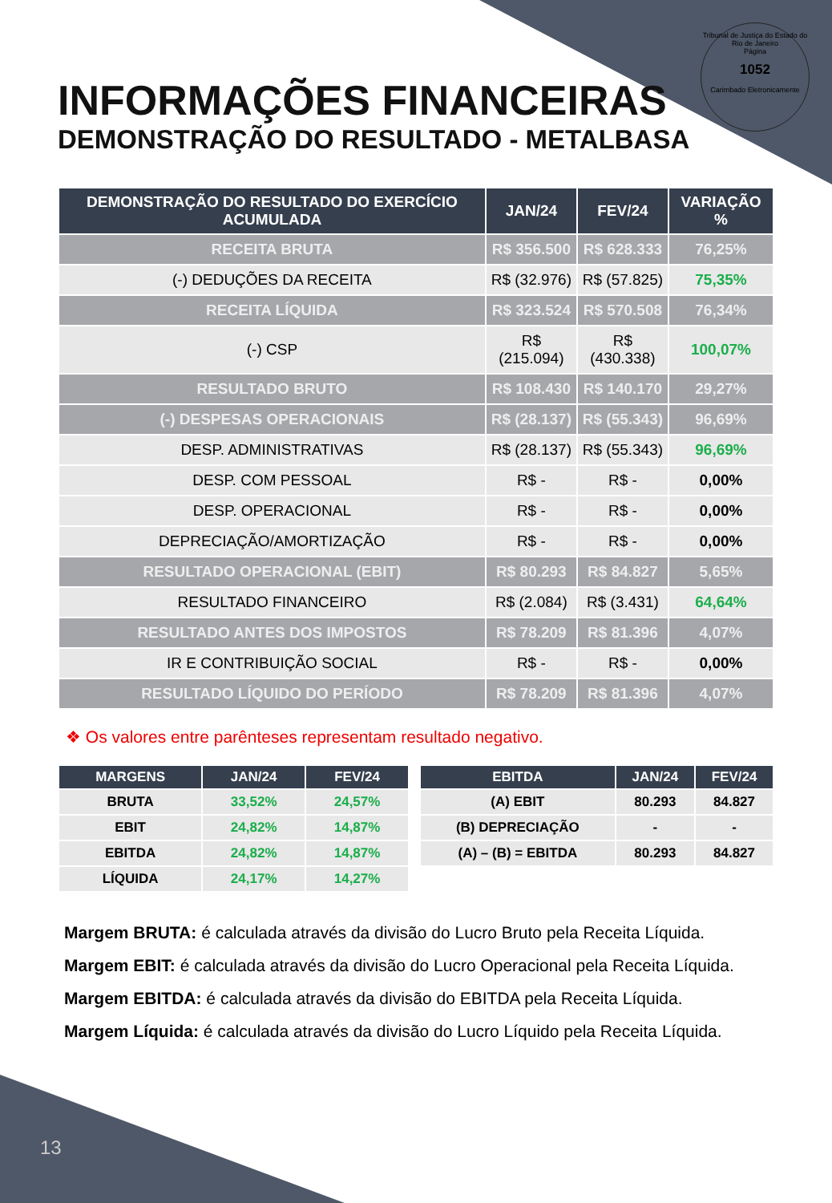Tribunal de Justiça do Estado do Rio de Janeiro
Página
1052
Carimbado Eletronicamente
INFORMAÇÕES FINANCEIRAS
DEMONSTRAÇÃO DO RESULTADO - METALBASA
| DEMONSTRAÇÃO DO RESULTADO DO EXERCÍCIO ACUMULADA | JAN/24 | FEV/24 | VARIAÇÃO % |
| --- | --- | --- | --- |
| RECEITA BRUTA | R$ 356.500 | R$ 628.333 | 76,25% |
| (-) DEDUÇÕES DA RECEITA | R$ (32.976) | R$ (57.825) | 75,35% |
| RECEITA LÍQUIDA | R$ 323.524 | R$ 570.508 | 76,34% |
| (-) CSP | R$ (215.094) | R$ (430.338) | 100,07% |
| RESULTADO BRUTO | R$ 108.430 | R$ 140.170 | 29,27% |
| (-) DESPESAS OPERACIONAIS | R$ (28.137) | R$ (55.343) | 96,69% |
| DESP. ADMINISTRATIVAS | R$ (28.137) | R$ (55.343) | 96,69% |
| DESP. COM PESSOAL | R$ - | R$ - | 0,00% |
| DESP. OPERACIONAL | R$ - | R$ - | 0,00% |
| DEPRECIAÇÃO/AMORTIZAÇÃO | R$ - | R$ - | 0,00% |
| RESULTADO OPERACIONAL (EBIT) | R$ 80.293 | R$ 84.827 | 5,65% |
| RESULTADO FINANCEIRO | R$ (2.084) | R$ (3.431) | 64,64% |
| RESULTADO ANTES DOS IMPOSTOS | R$ 78.209 | R$ 81.396 | 4,07% |
| IR E CONTRIBUIÇÃO SOCIAL | R$ - | R$ - | 0,00% |
| RESULTADO LÍQUIDO DO PERÍODO | R$ 78.209 | R$ 81.396 | 4,07% |
❖ Os valores entre parênteses representam resultado negativo.
| MARGENS | JAN/24 | FEV/24 |
| --- | --- | --- |
| BRUTA | 33,52% | 24,57% |
| EBIT | 24,82% | 14,87% |
| EBITDA | 24,82% | 14,87% |
| LÍQUIDA | 24,17% | 14,27% |
| EBITDA | JAN/24 | FEV/24 |
| --- | --- | --- |
| (A) EBIT | 80.293 | 84.827 |
| (B) DEPRECIAÇÃO | - | - |
| (A) – (B) = EBITDA | 80.293 | 84.827 |
Margem BRUTA: é calculada através da divisão do Lucro Bruto pela Receita Líquida.
Margem EBIT: é calculada através da divisão do Lucro Operacional pela Receita Líquida.
Margem EBITDA: é calculada através da divisão do EBITDA pela Receita Líquida.
Margem Líquida: é calculada através da divisão do Lucro Líquido pela Receita Líquida.
13